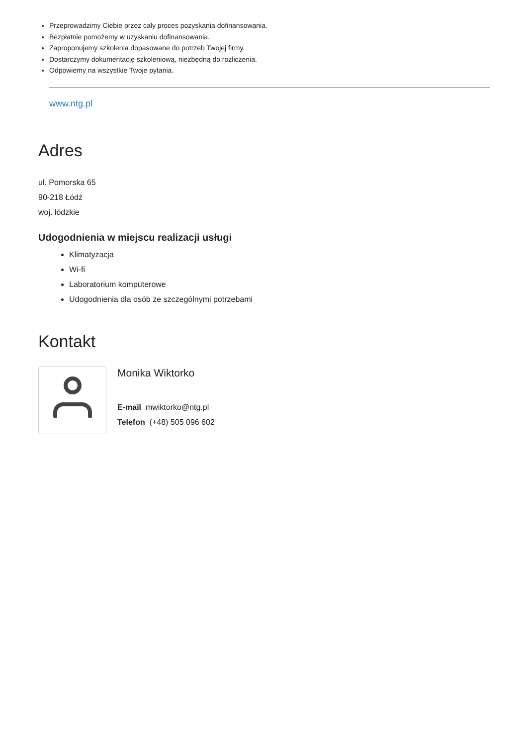Przeprowadzimy Ciebie przez cały proces pozyskania dofinansowania.
Bezpłatnie pomożemy w uzyskaniu dofinansowania.
Zaproponujemy szkolenia dopasowane do potrzeb Twojej firmy.
Dostarczymy dokumentację szkoleniową, niezbędną do rozliczenia.
Odpowiemy na wszystkie Twoje pytania.
www.ntg.pl
Adres
ul. Pomorska 65
90-218 Łódź
woj. łódzkie
Udogodnienia w miejscu realizacji usługi
Klimatyzacja
Wi-fi
Laboratorium komputerowe
Udogodnienia dla osób ze szczególnymi potrzebami
Kontakt
Monika Wiktorko
E-mail mwiktorko@ntg.pl
Telefon (+48) 505 096 602